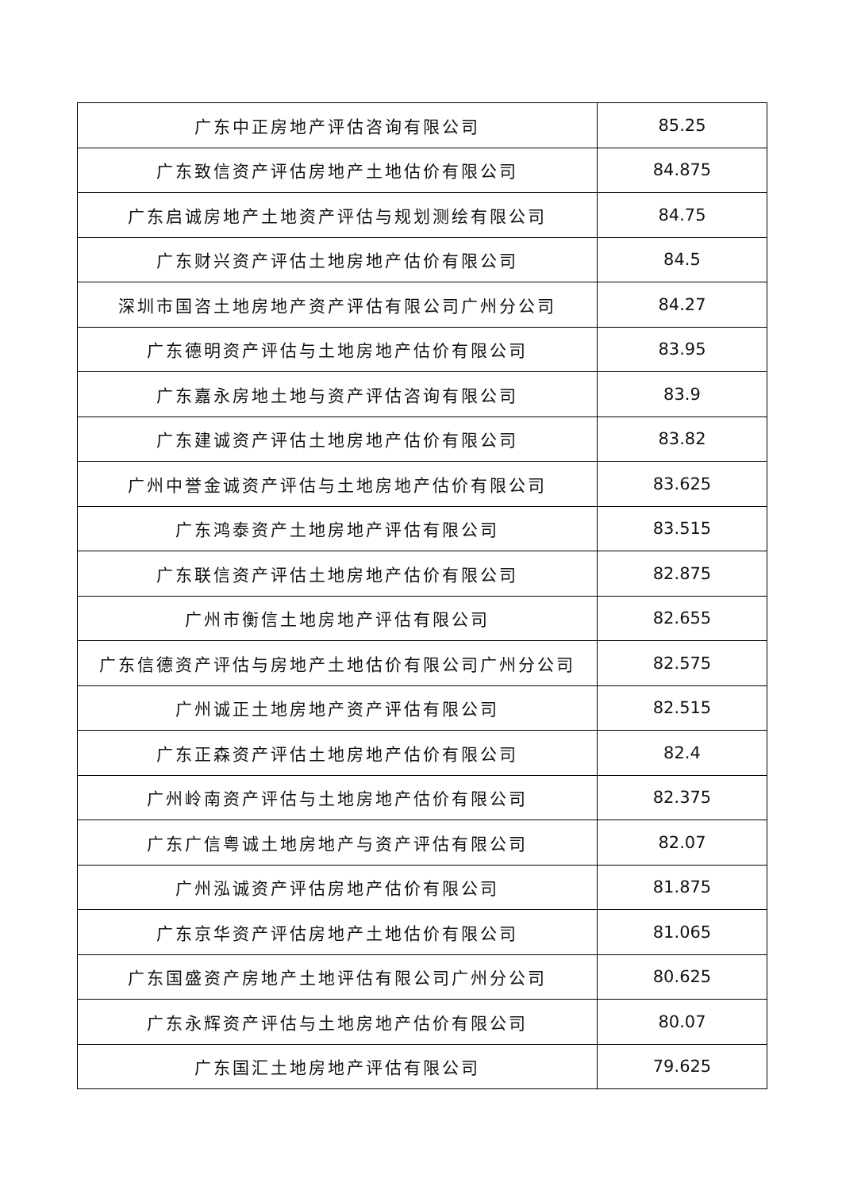| 广东中正房地产评估咨询有限公司 | 85.25 |
| 广东致信资产评估房地产土地估价有限公司 | 84.875 |
| 广东启诚房地产土地资产评估与规划测绘有限公司 | 84.75 |
| 广东财兴资产评估土地房地产估价有限公司 | 84.5 |
| 深圳市国咨土地房地产资产评估有限公司广州分公司 | 84.27 |
| 广东德明资产评估与土地房地产估价有限公司 | 83.95 |
| 广东嘉永房地土地与资产评估咨询有限公司 | 83.9 |
| 广东建诚资产评估土地房地产估价有限公司 | 83.82 |
| 广州中誉金诚资产评估与土地房地产估价有限公司 | 83.625 |
| 广东鸿泰资产土地房地产评估有限公司 | 83.515 |
| 广东联信资产评估土地房地产估价有限公司 | 82.875 |
| 广州市衡信土地房地产评估有限公司 | 82.655 |
| 广东信德资产评估与房地产土地估价有限公司广州分公司 | 82.575 |
| 广州诚正土地房地产资产评估有限公司 | 82.515 |
| 广东正森资产评估土地房地产估价有限公司 | 82.4 |
| 广州岭南资产评估与土地房地产估价有限公司 | 82.375 |
| 广东广信粤诚土地房地产与资产评估有限公司 | 82.07 |
| 广州泓诚资产评估房地产估价有限公司 | 81.875 |
| 广东京华资产评估房地产土地估价有限公司 | 81.065 |
| 广东国盛资产房地产土地评估有限公司广州分公司 | 80.625 |
| 广东永辉资产评估与土地房地产估价有限公司 | 80.07 |
| 广东国汇土地房地产评估有限公司 | 79.625 |